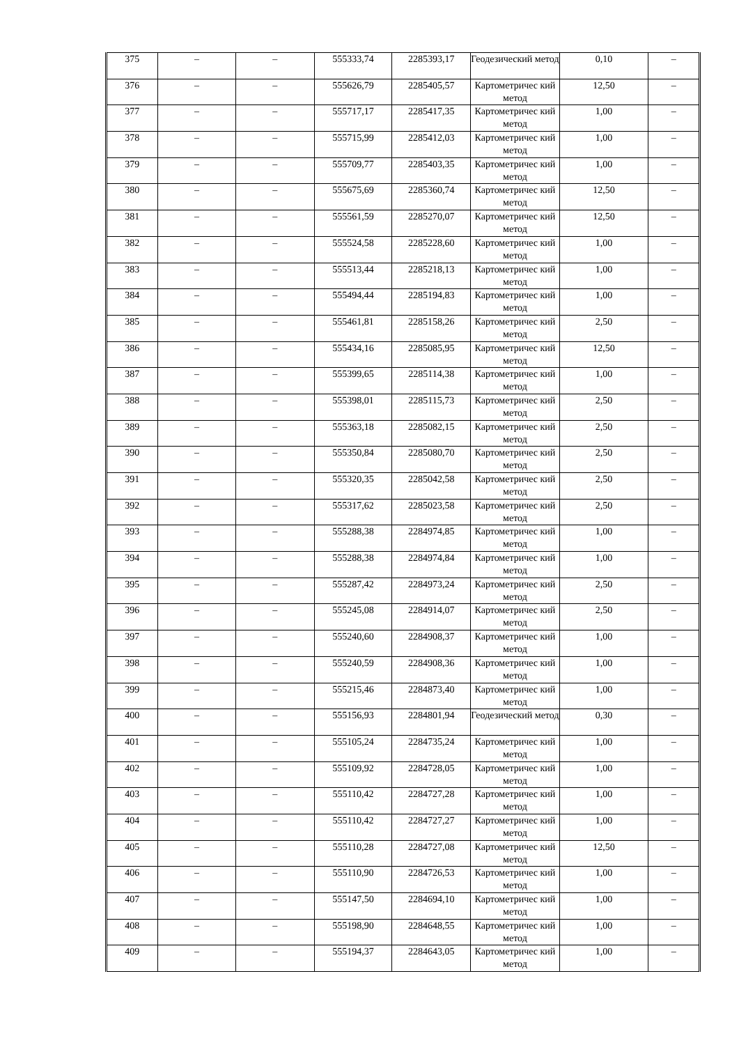| 375 | – | – | 555333,74 | 2285393,17 | Геодезический метод | 0,10 | – |
| 376 | – | – | 555626,79 | 2285405,57 | Картометричес кий метод | 12,50 | – |
| 377 | – | – | 555717,17 | 2285417,35 | Картометричес кий метод | 1,00 | – |
| 378 | – | – | 555715,99 | 2285412,03 | Картометричес кий метод | 1,00 | – |
| 379 | – | – | 555709,77 | 2285403,35 | Картометричес кий метод | 1,00 | – |
| 380 | – | – | 555675,69 | 2285360,74 | Картометричес кий метод | 12,50 | – |
| 381 | – | – | 555561,59 | 2285270,07 | Картометричес кий метод | 12,50 | – |
| 382 | – | – | 555524,58 | 2285228,60 | Картометричес кий метод | 1,00 | – |
| 383 | – | – | 555513,44 | 2285218,13 | Картометричес кий метод | 1,00 | – |
| 384 | – | – | 555494,44 | 2285194,83 | Картометричес кий метод | 1,00 | – |
| 385 | – | – | 555461,81 | 2285158,26 | Картометричес кий метод | 2,50 | – |
| 386 | – | – | 555434,16 | 2285085,95 | Картометричес кий метод | 12,50 | – |
| 387 | – | – | 555399,65 | 2285114,38 | Картометричес кий метод | 1,00 | – |
| 388 | – | – | 555398,01 | 2285115,73 | Картометричес кий метод | 2,50 | – |
| 389 | – | – | 555363,18 | 2285082,15 | Картометричес кий метод | 2,50 | – |
| 390 | – | – | 555350,84 | 2285080,70 | Картометричес кий метод | 2,50 | – |
| 391 | – | – | 555320,35 | 2285042,58 | Картометричес кий метод | 2,50 | – |
| 392 | – | – | 555317,62 | 2285023,58 | Картометричес кий метод | 2,50 | – |
| 393 | – | – | 555288,38 | 2284974,85 | Картометричес кий метод | 1,00 | – |
| 394 | – | – | 555288,38 | 2284974,84 | Картометричес кий метод | 1,00 | – |
| 395 | – | – | 555287,42 | 2284973,24 | Картометричес кий метод | 2,50 | – |
| 396 | – | – | 555245,08 | 2284914,07 | Картометричес кий метод | 2,50 | – |
| 397 | – | – | 555240,60 | 2284908,37 | Картометричес кий метод | 1,00 | – |
| 398 | – | – | 555240,59 | 2284908,36 | Картометричес кий метод | 1,00 | – |
| 399 | – | – | 555215,46 | 2284873,40 | Картометричес кий метод | 1,00 | – |
| 400 | – | – | 555156,93 | 2284801,94 | Геодезический метод | 0,30 | – |
| 401 | – | – | 555105,24 | 2284735,24 | Картометричес кий метод | 1,00 | – |
| 402 | – | – | 555109,92 | 2284728,05 | Картометричес кий метод | 1,00 | – |
| 403 | – | – | 555110,42 | 2284727,28 | Картометричес кий метод | 1,00 | – |
| 404 | – | – | 555110,42 | 2284727,27 | Картометричес кий метод | 1,00 | – |
| 405 | – | – | 555110,28 | 2284727,08 | Картометричес кий метод | 12,50 | – |
| 406 | – | – | 555110,90 | 2284726,53 | Картометричес кий метод | 1,00 | – |
| 407 | – | – | 555147,50 | 2284694,10 | Картометричес кий метод | 1,00 | – |
| 408 | – | – | 555198,90 | 2284648,55 | Картометричес кий метод | 1,00 | – |
| 409 | – | – | 555194,37 | 2284643,05 | Картометричес кий метод | 1,00 | – |